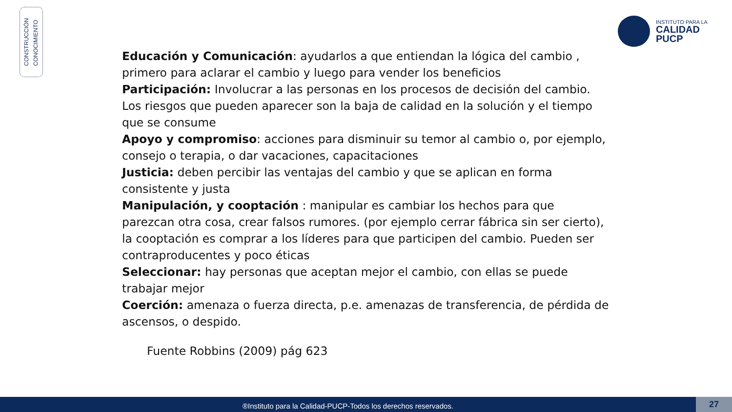CONSTRUCCIÓN
CONOCIMIENTO
INSTITUTO PARA LA
CALIDAD
PUCP
Educación y Comunicación: ayudarlos a que entiendan la lógica del cambio , primero para aclarar el cambio y luego para vender los beneficios
Participación: Involucrar a las personas en los procesos de decisión del cambio. Los riesgos que pueden aparecer son la baja de calidad en la solución y el tiempo que se consume
Apoyo y compromiso: acciones para disminuir su temor al cambio o, por ejemplo, consejo o terapia, o dar vacaciones, capacitaciones
Justicia: deben percibir las ventajas del cambio y que se aplican en forma consistente y justa
Manipulación, y cooptación : manipular es cambiar los hechos para que parezcan otra cosa, crear falsos rumores. (por ejemplo cerrar fábrica sin ser cierto), la cooptación es comprar a los líderes para que participen del cambio. Pueden ser contraproducentes y poco éticas
Seleccionar: hay personas que aceptan mejor el cambio, con ellas se puede trabajar mejor
Coerción: amenaza o fuerza directa, p.e. amenazas de transferencia, de pérdida de ascensos, o despido.
Fuente Robbins (2009) pág 623
®Instituto para la Calidad-PUCP-Todos los derechos reservados. 27